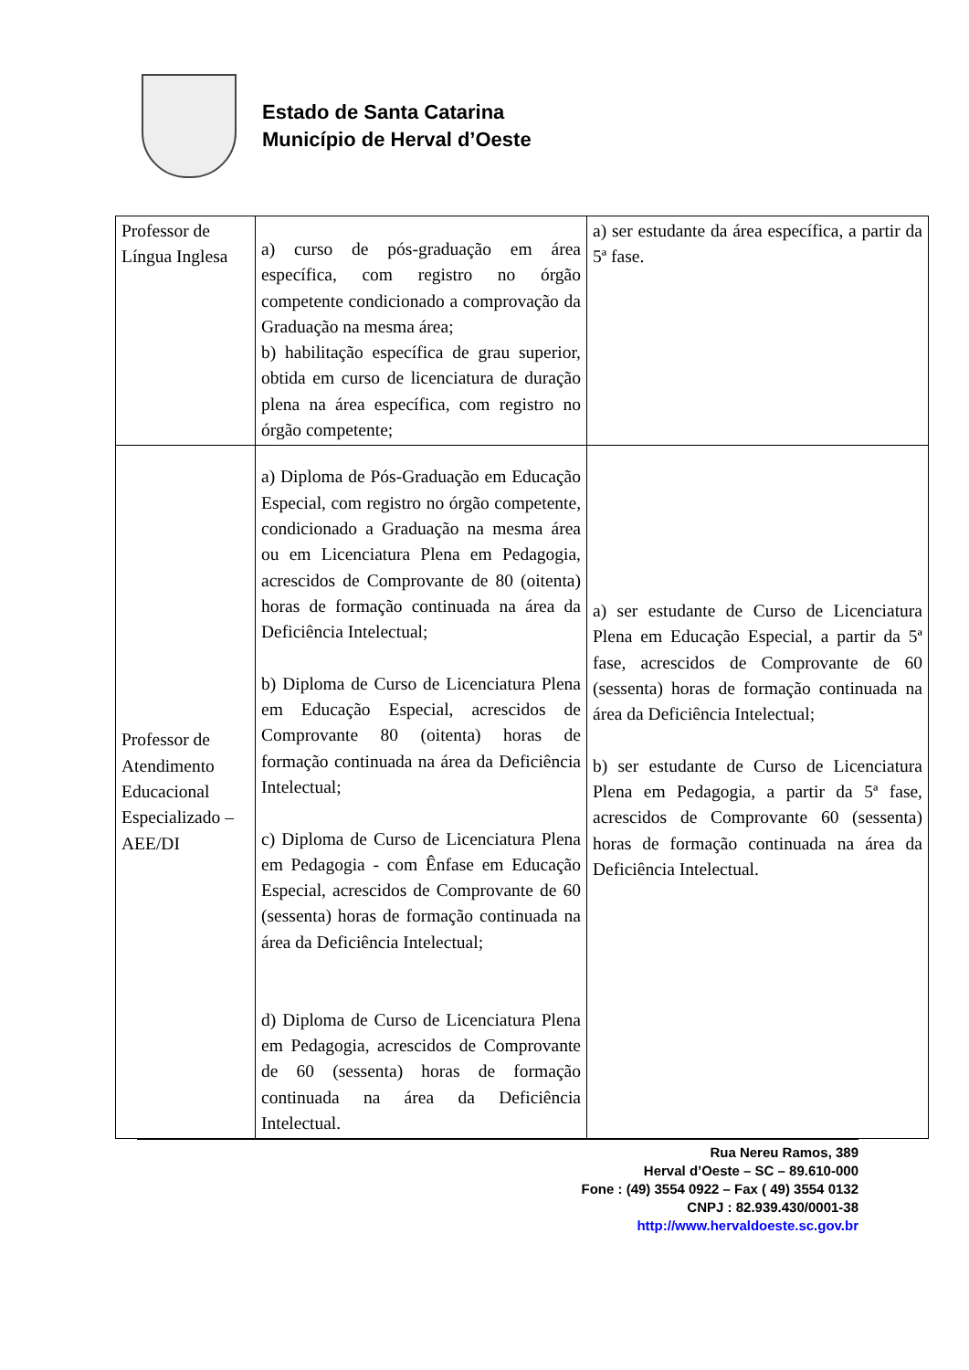Estado de Santa Catarina
Município de Herval d’Oeste
| Professor de Língua Inglesa | a) curso de pós-graduação em área específica, com registro no órgão competente condicionado a comprovação da Graduação na mesma área; b) habilitação específica de grau superior, obtida em curso de licenciatura de duração plena na área específica, com registro no órgão competente; | a) ser estudante da área específica, a partir da 5ª fase. |
| Professor de Atendimento Educacional Especializado – AEE/DI | a) Diploma de Pós-Graduação em Educação Especial, com registro no órgão competente, condicionado a Graduação na mesma área ou em Licenciatura Plena em Pedagogia, acrescidos de Comprovante de 80 (oitenta) horas de formação continuada na área da Deficiência Intelectual; b) Diploma de Curso de Licenciatura Plena em Educação Especial, acrescidos de Comprovante 80 (oitenta) horas de formação continuada na área da Deficiência Intelectual; c) Diploma de Curso de Licenciatura Plena em Pedagogia - com Ênfase em Educação Especial, acrescidos de Comprovante de 60 (sessenta) horas de formação continuada na área da Deficiência Intelectual; d) Diploma de Curso de Licenciatura Plena em Pedagogia, acrescidos de Comprovante de 60 (sessenta) horas de formação continuada na área da Deficiência Intelectual. | a) ser estudante de Curso de Licenciatura Plena em Educação Especial, a partir da 5ª fase, acrescidos de Comprovante de 60 (sessenta) horas de formação continuada na área da Deficiência Intelectual; b) ser estudante de Curso de Licenciatura Plena em Pedagogia, a partir da 5ª fase, acrescidos de Comprovante 60 (sessenta) horas de formação continuada na área da Deficiência Intelectual. |
Rua Nereu Ramos, 389
Herval d’Oeste – SC – 89.610-000
Fone : (49) 3554 0922 – Fax ( 49) 3554 0132
CNPJ : 82.939.430/0001-38
http://www.hervaldoeste.sc.gov.br